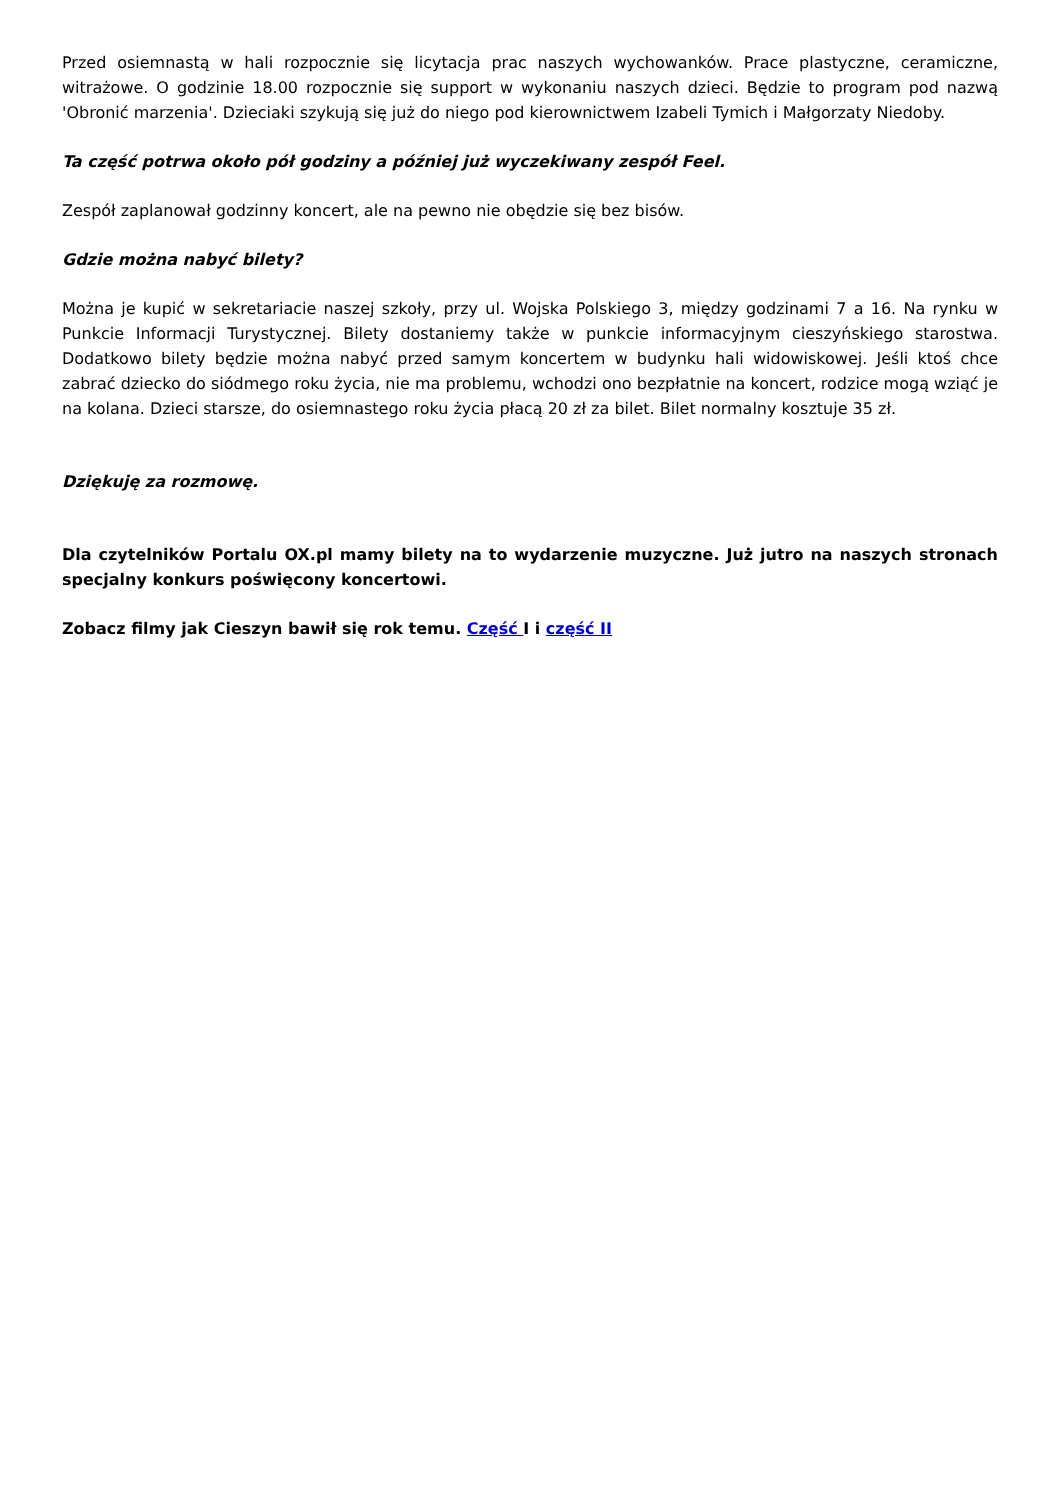Przed osiemnastą w hali rozpocznie się licytacja prac naszych wychowanków. Prace plastyczne, ceramiczne, witrażowe. O godzinie 18.00 rozpocznie się support w wykonaniu naszych dzieci. Będzie to program pod nazwą 'Obronić marzenia'. Dzieciaki szykują się już do niego pod kierownictwem Izabeli Tymich i Małgorzaty Niedoby.
Ta część potrwa około pół godziny a później już wyczekiwany zespół Feel.
Zespół zaplanował godzinny koncert, ale na pewno nie obędzie się bez bisów.
Gdzie można nabyć bilety?
Można je kupić w sekretariacie naszej szkoły, przy ul. Wojska Polskiego 3, między godzinami 7 a 16. Na rynku w Punkcie Informacji Turystycznej. Bilety dostaniemy także w punkcie informacyjnym cieszyńskiego starostwa. Dodatkowo bilety będzie można nabyć przed samym koncertem w budynku hali widowiskowej. Jeśli ktoś chce zabrać dziecko do siódmego roku życia, nie ma problemu, wchodzi ono bezpłatnie na koncert, rodzice mogą wziąć je na kolana. Dzieci starsze, do osiemnastego roku życia płacą 20 zł za bilet. Bilet normalny kosztuje 35 zł.
Dziękuję za rozmowę.
Dla czytelników Portalu OX.pl mamy bilety na to wydarzenie muzyczne. Już jutro na naszych stronach specjalny konkurs poświęcony koncertowi.
Zobacz filmy jak Cieszyn bawił się rok temu. Część I i część II